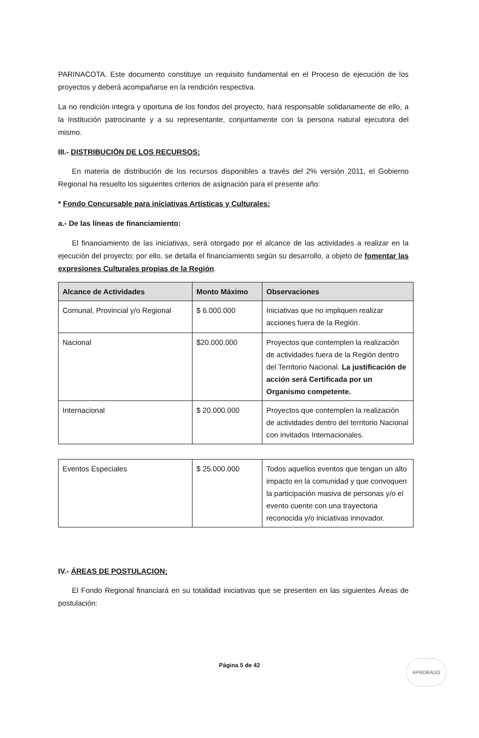PARINACOTA. Este documento constituye un requisito fundamental en el Proceso de ejecución de los proyectos y deberá acompañarse en la rendición respectiva.
La no rendición integra y oportuna de los fondos del proyecto, hará responsable solidariamente de ello, a la Institución patrocinante y a su representante, conjuntamente con la persona natural ejecutora del mismo.
III.- DISTRIBUCIÓN DE LOS RECURSOS:
En materia de distribución de los recursos disponibles a través del 2% versión 2011, el Gobierno Regional ha resuelto los siguientes criterios de asignación para el presente año:
* Fondo Concursable para iniciativas Artísticas y Culturales:
a.- De las líneas de financiamiento:
El financiamiento de las iniciativas, será otorgado por el alcance de las actividades a realizar en la ejecución del proyecto; por ello, se detalla el financiamiento según su desarrollo, a objeto de fomentar las expresiones Culturales propias de la Región.
| Alcance de Actividades | Monto Máximo | Observaciones |
| --- | --- | --- |
| Comunal, Provincial y/o Regional | $ 6.000.000 | Iniciativas que no impliquen realizar acciones fuera de la Región. |
| Nacional | $20.000.000 | Proyectos que contemplen la realización de actividades fuera de la Región dentro del Territorio Nacional. La justificación de acción será Certificada por un Organismo competente. |
| Internacional | $ 20.000.000 | Proyectos que contemplen la realización de actividades dentro del territorio Nacional con invitados Internacionales. |
| Eventos Especiales | $ 25.000.000 | Todos aquellos eventos que tengan un alto impacto en la comunidad y que convoquen la participación masiva de personas y/o el evento cuente con una trayectoria reconocida y/o iniciativas innovador. |
IV.- ÁREAS DE POSTULACION:
El Fondo Regional financiará en su totalidad iniciativas que se presenten en las siguientes Áreas de postulación:
Página 5 de 42
APROBADO